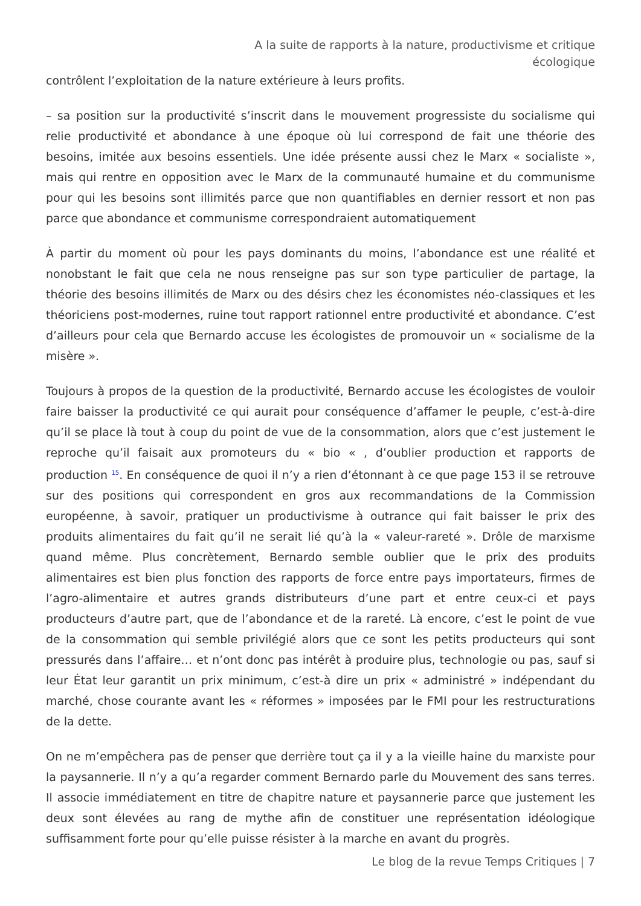A la suite de rapports à la nature, productivisme et critique écologique
contrôlent l’exploitation de la nature extérieure à leurs profits.
– sa position sur la productivité s’inscrit dans le mouvement progressiste du socialisme qui relie productivité et abondance à une époque où lui correspond de fait une théorie des besoins, imitée aux besoins essentiels. Une idée présente aussi chez le Marx « socialiste », mais qui rentre en opposition avec le Marx de la communauté humaine et du communisme pour qui les besoins sont illimités parce que non quantifiables en dernier ressort et non pas parce que abondance et communisme correspondraient automatiquement
À partir du moment où pour les pays dominants du moins, l’abondance est une réalité et nonobstant le fait que cela ne nous renseigne pas sur son type particulier de partage, la théorie des besoins illimités de Marx ou des désirs chez les économistes néo-classiques et les théoriciens post-modernes, ruine tout rapport rationnel entre productivité et abondance. C’est d’ailleurs pour cela que Bernardo accuse les écologistes de promouvoir un « socialisme de la misère ».
Toujours à propos de la question de la productivité, Bernardo accuse les écologistes de vouloir faire baisser la productivité ce qui aurait pour conséquence d’affamer le peuple, c’est-à-dire qu’il se place là tout à coup du point de vue de la consommation, alors que c’est justement le reproche qu’il faisait aux promoteurs du « bio « , d’oublier production et rapports de production <sup>15</sup>. En conséquence de quoi il n’y a rien d’étonnant à ce que page 153 il se retrouve sur des positions qui correspondent en gros aux recommandations de la Commission européenne, à savoir, pratiquer un productivisme à outrance qui fait baisser le prix des produits alimentaires du fait qu’il ne serait lié qu’à la « valeur-rareté ». Drôle de marxisme quand même. Plus concrètement, Bernardo semble oublier que le prix des produits alimentaires est bien plus fonction des rapports de force entre pays importateurs, firmes de l’agro-alimentaire et autres grands distributeurs d’une part et entre ceux-ci et pays producteurs d’autre part, que de l’abondance et de la rareté. Là encore, c’est le point de vue de la consommation qui semble privilégié alors que ce sont les petits producteurs qui sont pressurés dans l’affaire… et n’ont donc pas intérêt à produire plus, technologie ou pas, sauf si leur État leur garantit un prix minimum, c’est-à dire un prix « administré » indépendant du marché, chose courante avant les « réformes » imposées par le FMI pour les restructurations de la dette.
On ne m’empêchera pas de penser que derrière tout ça il y a la vieille haine du marxiste pour la paysannerie. Il n’y a qu’a regarder comment Bernardo parle du Mouvement des sans terres. Il associe immédiatement en titre de chapitre nature et paysannerie parce que justement les deux sont élevées au rang de mythe afin de constituer une représentation idéologique suffisamment forte pour qu’elle puisse résister à la marche en avant du progrès.
Le blog de la revue Temps Critiques | 7